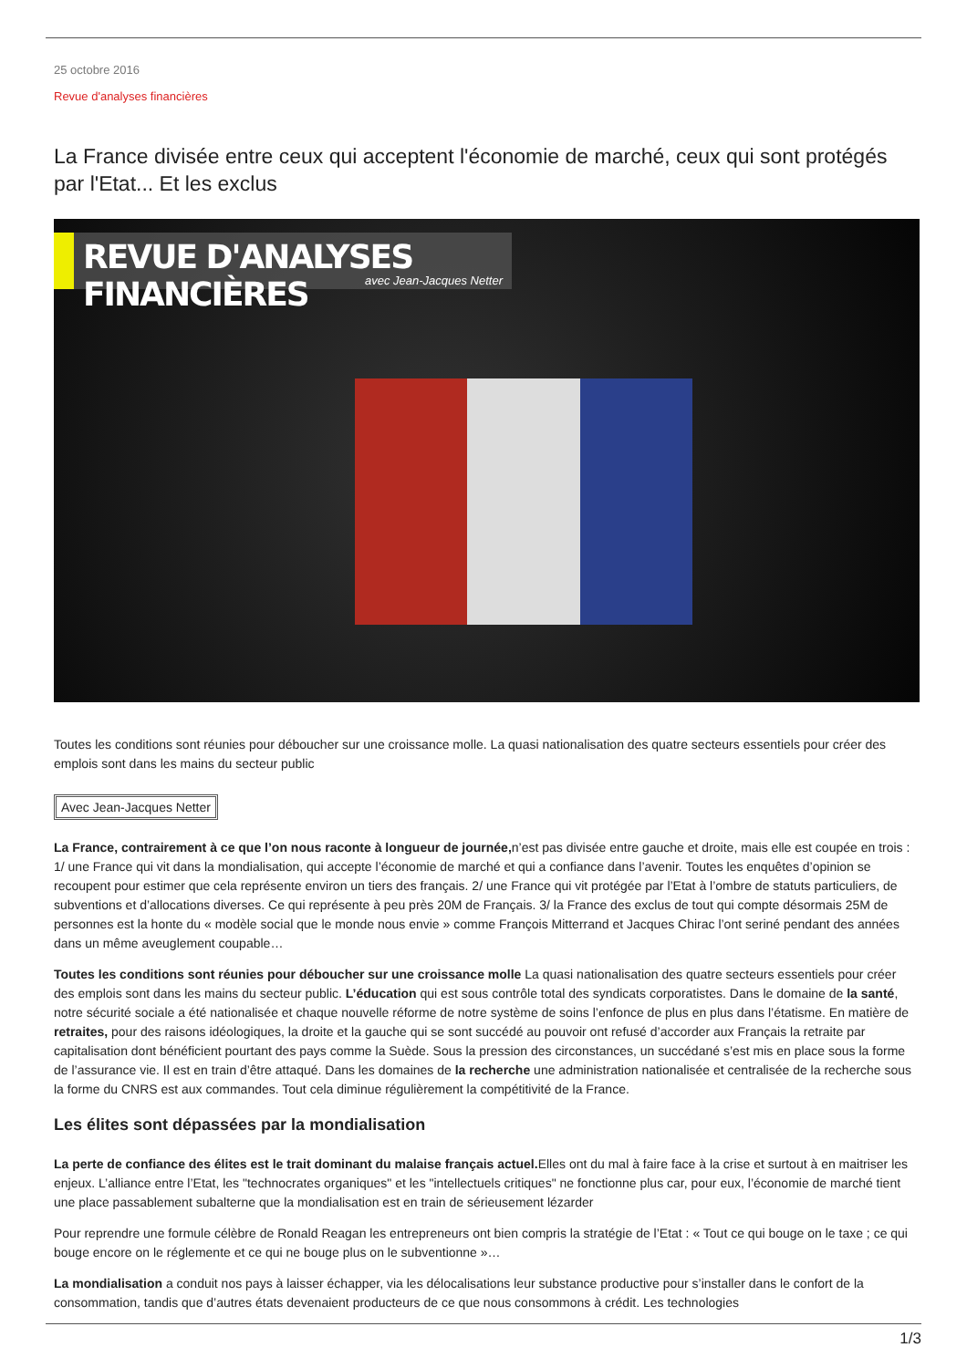25 octobre 2016
Revue d'analyses financières
La France divisée entre ceux qui acceptent l'économie de marché, ceux qui sont protégés par l'Etat... Et les exclus
REVUE D'ANALYSES FINANCIÈRES
avec Jean-Jacques Netter
Toutes les conditions sont réunies pour déboucher sur une croissance molle. La quasi nationalisation des quatre secteurs essentiels pour créer des emplois sont dans les mains du secteur public
Avec Jean-Jacques Netter
La France, contrairement à ce que l’on nous raconte à longueur de journée, n’est pas divisée entre gauche et droite, mais elle est coupée en trois : 1/ une France qui vit dans la mondialisation, qui accepte l’économie de marché et qui a confiance dans l’avenir. Toutes les enquêtes d’opinion se recoupent pour estimer que cela représente environ un tiers des français. 2/ une France qui vit protégée par l’Etat à l’ombre de statuts particuliers, de subventions et d’allocations diverses. Ce qui représente à peu près 20M de Français. 3/ la France des exclus de tout qui compte désormais 25M de personnes est la honte du « modèle social que le monde nous envie » comme François Mitterrand et Jacques Chirac l’ont seriné pendant des années dans un même aveuglement coupable…
Toutes les conditions sont réunies pour déboucher sur une croissance molle La quasi nationalisation des quatre secteurs essentiels pour créer des emplois sont dans les mains du secteur public. L’éducation qui est sous contrôle total des syndicats corporatistes. Dans le domaine de la santé, notre sécurité sociale a été nationalisée et chaque nouvelle réforme de notre système de soins l’enfonce de plus en plus dans l’étatisme. En matière de retraites, pour des raisons idéologiques, la droite et la gauche qui se sont succédé au pouvoir ont refusé d’accorder aux Français la retraite par capitalisation dont bénéficient pourtant des pays comme la Suède. Sous la pression des circonstances, un succédané s’est mis en place sous la forme de l’assurance vie. Il est en train d’être attaqué. Dans les domaines de la recherche une administration nationalisée et centralisée de la recherche sous la forme du CNRS est aux commandes. Tout cela diminue régulièrement la compétitivité de la France.
Les élites sont dépassées par la mondialisation
La perte de confiance des élites est le trait dominant du malaise français actuel. Elles ont du mal à faire face à la crise et surtout à en maitriser les enjeux. L’alliance entre l’Etat, les "technocrates organiques" et les "intellectuels critiques" ne fonctionne plus car, pour eux, l’économie de marché tient une place passablement subalterne que la mondialisation est en train de sérieusement lézarder
Pour reprendre une formule célèbre de Ronald Reagan les entrepreneurs ont bien compris la stratégie de l’Etat : « Tout ce qui bouge on le taxe ; ce qui bouge encore on le réglemente et ce qui ne bouge plus on le subventionne »…
La mondialisation a conduit nos pays à laisser échapper, via les délocalisations leur substance productive pour s’installer dans le confort de la consommation, tandis que d’autres états devenaient producteurs de ce que nous consommons à crédit. Les technologies
1/3